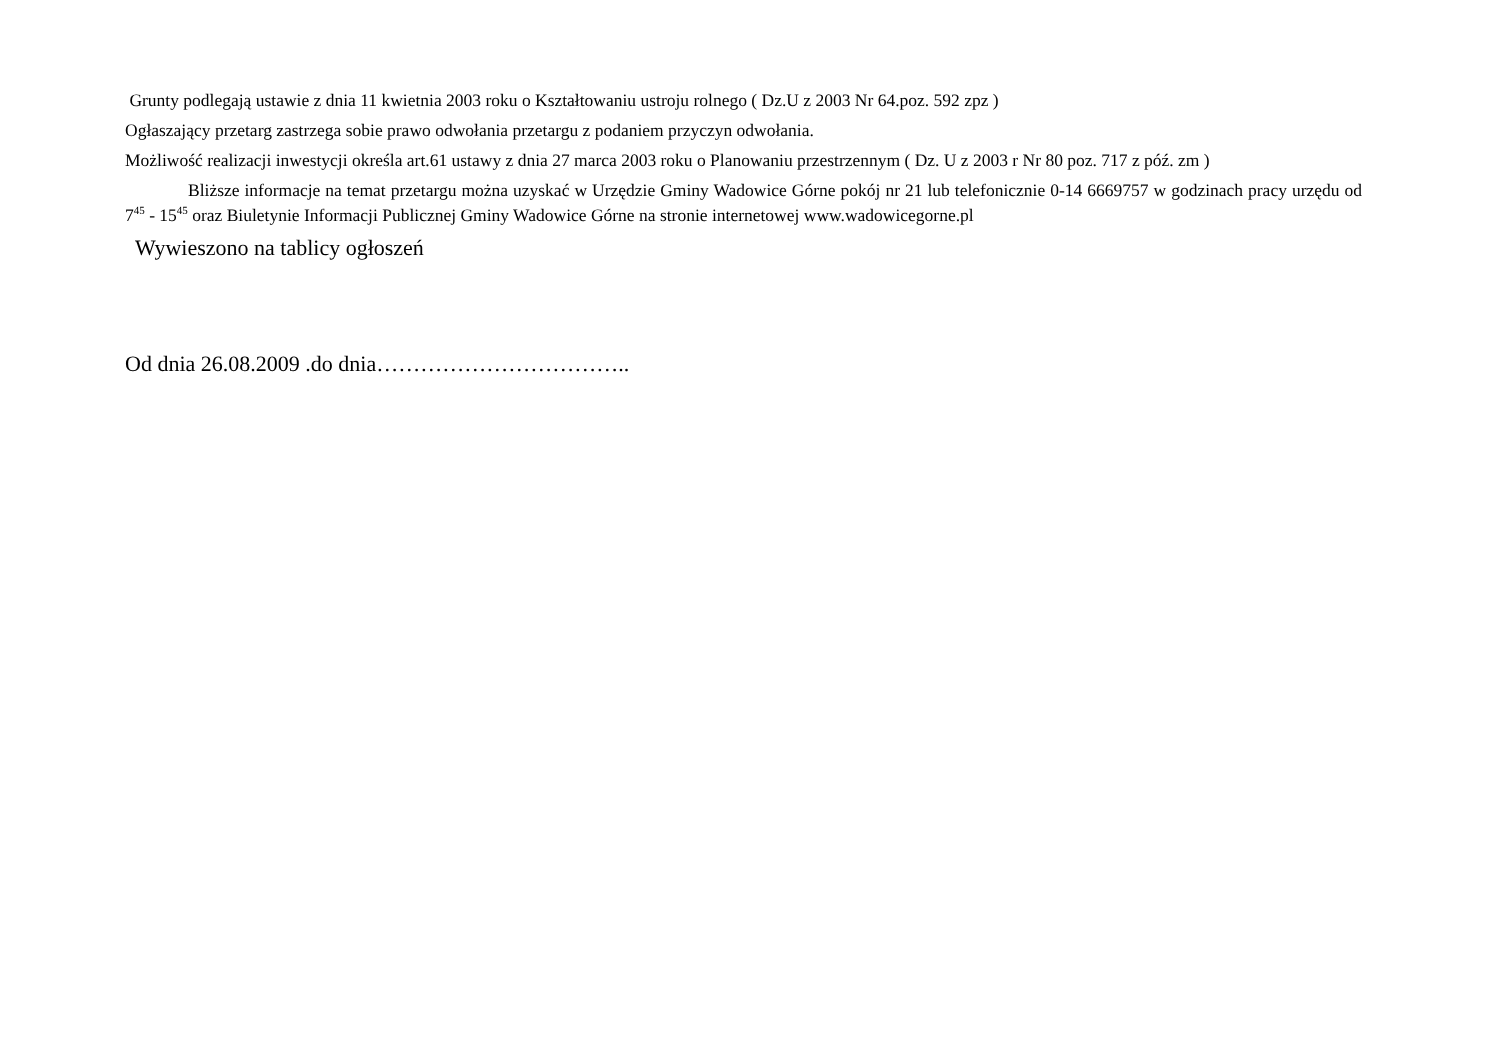Grunty podlegają ustawie z dnia 11 kwietnia 2003 roku o Kształtowaniu ustroju rolnego ( Dz.U z 2003 Nr 64.poz. 592 zpz )
Ogłaszający przetarg zastrzega sobie prawo odwołania przetargu z podaniem przyczyn odwołania.
Możliwość realizacji inwestycji określa art.61 ustawy z dnia 27 marca 2003 roku o Planowaniu przestrzennym ( Dz. U z 2003 r Nr 80 poz. 717 z póź. zm )
Bliższe informacje na temat przetargu można uzyskać w Urzędzie Gminy Wadowice Górne pokój nr 21 lub telefonicznie 0-14 6669757 w godzinach pracy urzędu od 7<sup>45</sup> - 15<sup>45</sup> oraz Biuletynie Informacji Publicznej Gminy Wadowice Górne na stronie internetowej www.wadowicegorne.pl
Wywieszono na tablicy ogłoszeń
Od dnia 26.08.2009 .do dnia……………………………..